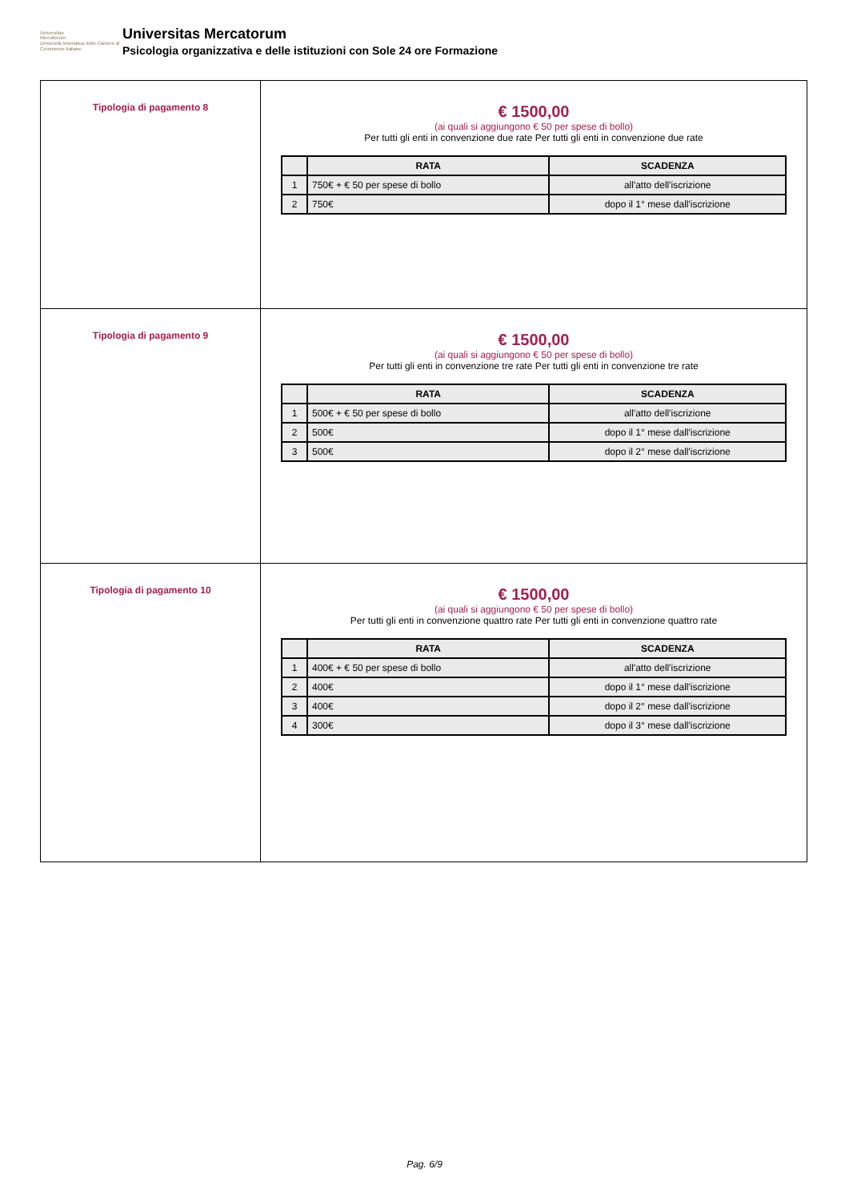Universitas
Mercatorum
Università telematica delle Camere di Commercio Italiane
Universitas Mercatorum
Psicologia organizzativa e delle istituzioni con Sole 24 ore Formazione
| Tipologia di pagamento 8 | € 1500,00 (ai quali si aggiungono € 50 per spese di bollo) Per tutti gli enti in convenzione due rate Per tutti gli enti in convenzione due rate / / RATA / SCADENZA / / --- / --- / --- / / 1 / 750€ + € 50 per spese di bollo / all'atto dell'iscrizione / / 2 / 750€ / dopo il 1° mese dall'iscrizione / |
| Tipologia di pagamento 9 | € 1500,00 (ai quali si aggiungono € 50 per spese di bollo) Per tutti gli enti in convenzione tre rate Per tutti gli enti in convenzione tre rate / / RATA / SCADENZA / / --- / --- / --- / / 1 / 500€ + € 50 per spese di bollo / all'atto dell'iscrizione / / 2 / 500€ / dopo il 1° mese dall'iscrizione / / 3 / 500€ / dopo il 2° mese dall'iscrizione / |
| Tipologia di pagamento 10 | € 1500,00 (ai quali si aggiungono € 50 per spese di bollo) Per tutti gli enti in convenzione quattro rate Per tutti gli enti in convenzione quattro rate / / RATA / SCADENZA / / --- / --- / --- / / 1 / 400€ + € 50 per spese di bollo / all'atto dell'iscrizione / / 2 / 400€ / dopo il 1° mese dall'iscrizione / / 3 / 400€ / dopo il 2° mese dall'iscrizione / / 4 / 300€ / dopo il 3° mese dall'iscrizione / |
Pag. 6/9